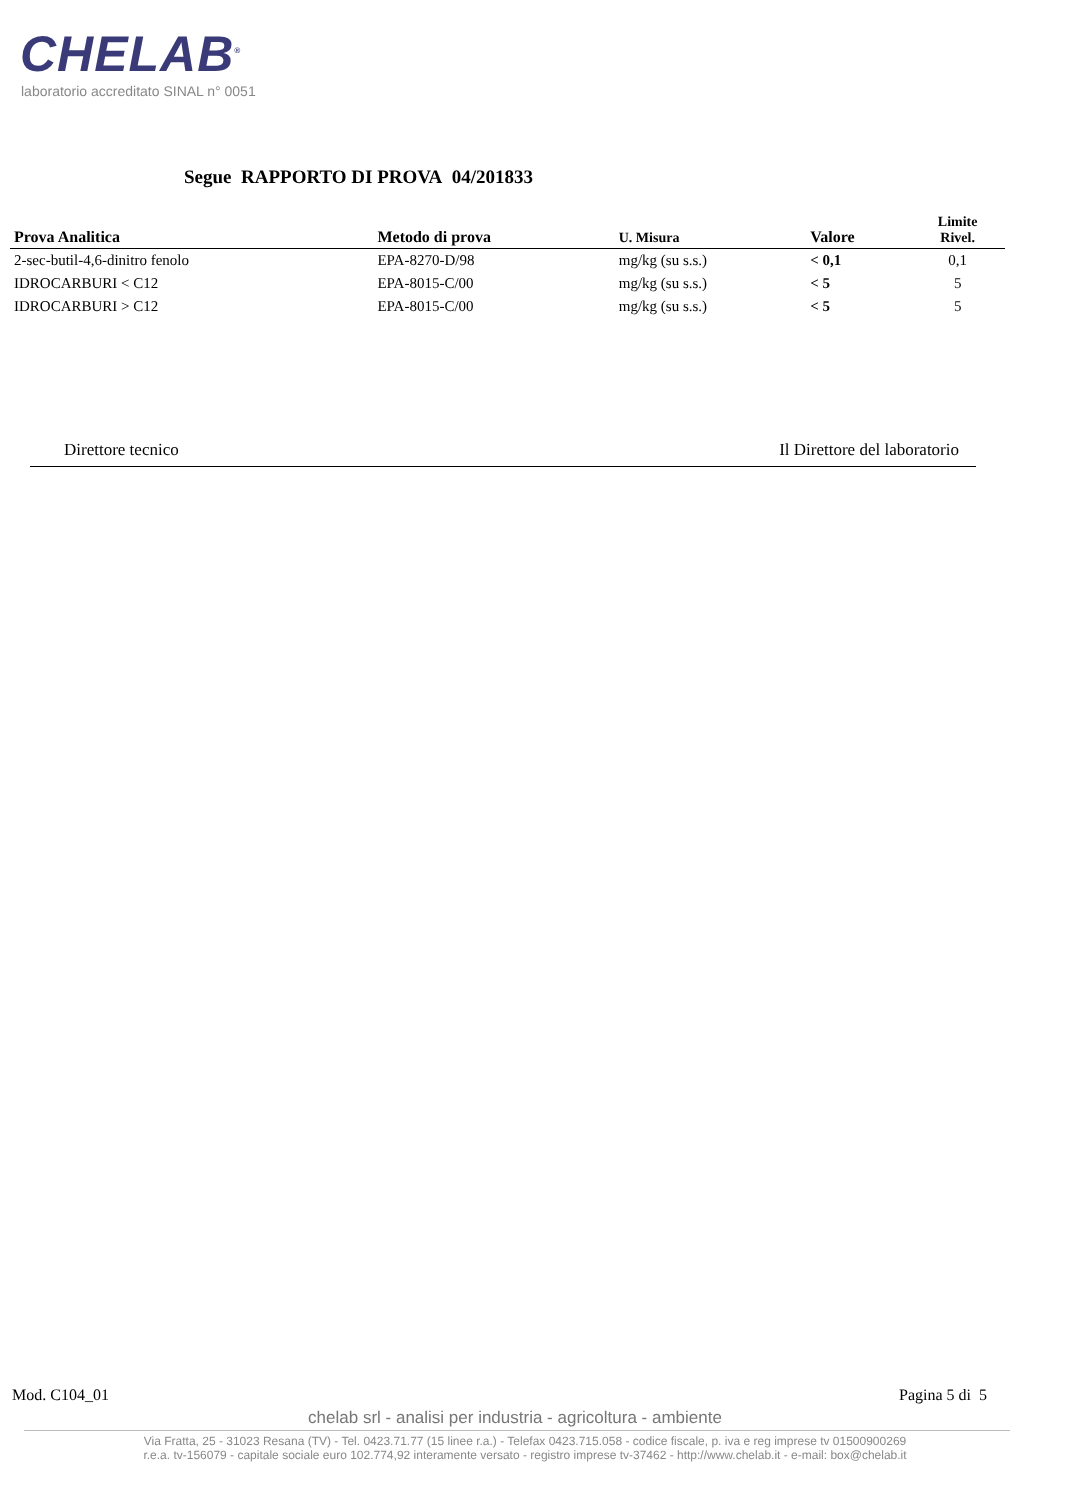CHELAB<sup>®</sup>
laboratorio accreditato SINAL n° 0051
Segue RAPPORTO DI PROVA 04/201833
| Prova Analitica | Metodo di prova | U. Misura | Valore | Limite Rivel. |
| --- | --- | --- | --- | --- |
| 2-sec-butil-4,6-dinitro fenolo | EPA-8270-D/98 | mg/kg (su s.s.) | < 0,1 | 0,1 |
| IDROCARBURI < C12 | EPA-8015-C/00 | mg/kg (su s.s.) | < 5 | 5 |
| IDROCARBURI > C12 | EPA-8015-C/00 | mg/kg (su s.s.) | < 5 | 5 |
Direttore tecnico Il Direttore del laboratorio
Mod. C104_01 Pagina 5 di 5
chelab srl - analisi per industria - agricoltura - ambiente
Via Fratta, 25 - 31023 Resana (TV) - Tel. 0423.71.77 (15 linee r.a.) - Telefax 0423.715.058 - codice fiscale, p. iva e reg imprese tv 01500900269
r.e.a. tv-156079 - capitale sociale euro 102.774,92 interamente versato - registro imprese tv-37462 - http://www.chelab.it - e-mail: box@chelab.it